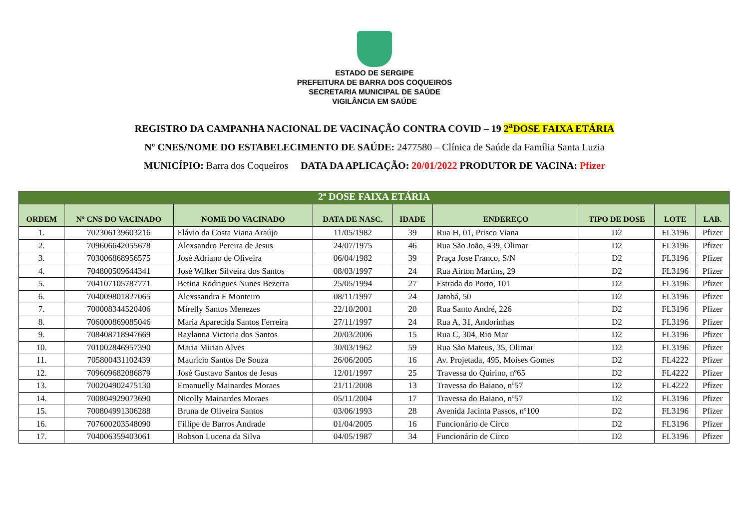ESTADO DE SERGIPE
PREFEITURA DE BARRA DOS COQUEIROS
SECRETARIA MUNICIPAL DE SAÚDE
VIGILÂNCIA EM SAÚDE
REGISTRO DA CAMPANHA NACIONAL DE VACINAÇÃO CONTRA COVID – 19 2<sup>a</sup>DOSE FAIXA ETÁRIA
Nº CNES/NOME DO ESTABELECIMENTO DE SAÚDE: 2477580 – Clínica de Saúde da Família Santa Luzia
MUNICÍPIO: Barra dos Coqueiros DATA DA APLICAÇÃO: 20/01/2022 PRODUTOR DE VACINA: Pfizer
| 2ª DOSE FAIXA ETÁRIA | | | | | | | | |
| --- | --- | --- | --- | --- | --- | --- | --- | --- |
| ORDEM | Nº CNS DO VACINADO | NOME DO VACINADO | DATA DE NASC. | IDADE | ENDEREÇO | TIPO DE DOSE | LOTE | LAB. |
| 1. | 702306139603216 | Flávio da Costa Viana Araújo | 11/05/1982 | 39 | Rua H, 01, Prisco Viana | D2 | FL3196 | Pfizer |
| 2. | 709606642055678 | Alexsandro Pereira de Jesus | 24/07/1975 | 46 | Rua São João, 439, Olimar | D2 | FL3196 | Pfizer |
| 3. | 703006868956575 | José Adriano de Oliveira | 06/04/1982 | 39 | Praça Jose Franco, S/N | D2 | FL3196 | Pfizer |
| 4. | 704800509644341 | José Wilker Silveira dos Santos | 08/03/1997 | 24 | Rua Airton Martins, 29 | D2 | FL3196 | Pfizer |
| 5. | 704107105787771 | Betina Rodrigues Nunes Bezerra | 25/05/1994 | 27 | Estrada do Porto, 101 | D2 | FL3196 | Pfizer |
| 6. | 704009801827065 | Alexssandra F Monteiro | 08/11/1997 | 24 | Jatobá, 50 | D2 | FL3196 | Pfizer |
| 7. | 700008344520406 | Mirelly Santos Menezes | 22/10/2001 | 20 | Rua Santo André, 226 | D2 | FL3196 | Pfizer |
| 8. | 706000869085046 | Maria Aparecida Santos Ferreira | 27/11/1997 | 24 | Rua A, 31, Andorinhas | D2 | FL3196 | Pfizer |
| 9. | 708408718947669 | Raylanna Victoria dos Santos | 20/03/2006 | 15 | Rua C, 304, Rio Mar | D2 | FL3196 | Pfizer |
| 10. | 701002846957390 | Maria Mirian Alves | 30/03/1962 | 59 | Rua São Mateus, 35, Olimar | D2 | FL3196 | Pfizer |
| 11. | 705800431102439 | Maurício Santos De Souza | 26/06/2005 | 16 | Av. Projetada, 495, Moises Gomes | D2 | FL4222 | Pfizer |
| 12. | 709609682086879 | José Gustavo Santos de Jesus | 12/01/1997 | 25 | Travessa do Quirino, nº65 | D2 | FL4222 | Pfizer |
| 13. | 700204902475130 | Emanuelly Mainardes Moraes | 21/11/2008 | 13 | Travessa do Baiano, nº57 | D2 | FL4222 | Pfizer |
| 14. | 700804929073690 | Nicolly Mainardes Moraes | 05/11/2004 | 17 | Travessa do Baiano, nº57 | D2 | FL3196 | Pfizer |
| 15. | 700804991306288 | Bruna de Oliveira Santos | 03/06/1993 | 28 | Avenida Jacinta Passos, nº100 | D2 | FL3196 | Pfizer |
| 16. | 707600203548090 | Fillipe de Barros Andrade | 01/04/2005 | 16 | Funcionário de Circo | D2 | FL3196 | Pfizer |
| 17. | 704006359403061 | Robson Lucena da Silva | 04/05/1987 | 34 | Funcionário de Circo | D2 | FL3196 | Pfizer |